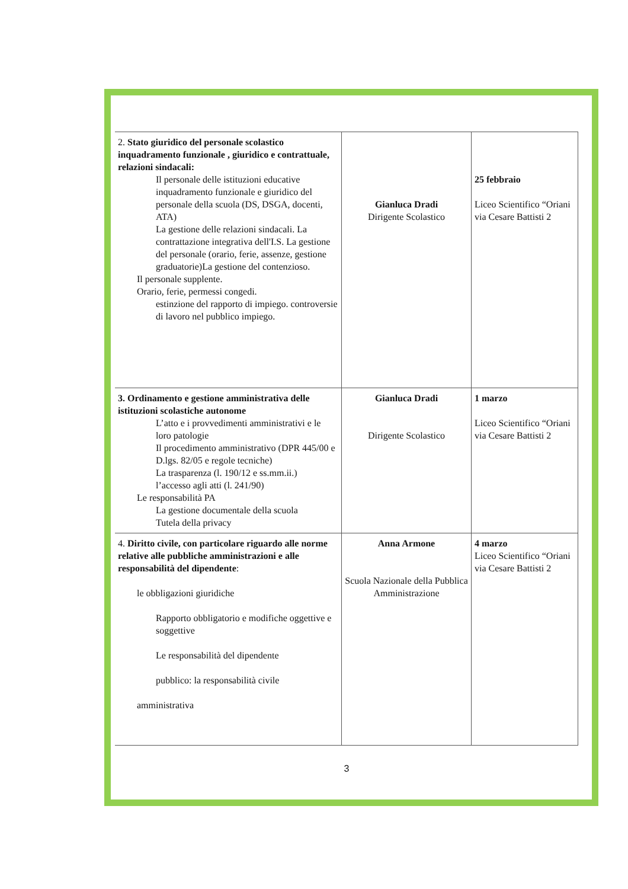| 2. Stato giuridico del personale scolastico inquadramento funzionale , giuridico e contrattuale, relazioni sindacali: Il personale delle istituzioni educative inquadramento funzionale e giuridico del personale della scuola (DS, DSGA, docenti, ATA) La gestione delle relazioni sindacali. La contrattazione integrativa dell'I.S. La gestione del personale (orario, ferie, assenze, gestione graduatorie)La gestione del contenzioso. Il personale supplente. Orario, ferie, permessi congedi. estinzione del rapporto di impiego. controversie di lavoro nel pubblico impiego. | Gianluca Dradi Dirigente Scolastico | 25 febbraio Liceo Scientifico “Oriani via Cesare Battisti 2 |
| 3. Ordinamento e gestione amministrativa delle istituzioni scolastiche autonome L’atto e i provvedimenti amministrativi e le loro patologie Il procedimento amministrativo (DPR 445/00 e D.lgs. 82/05 e regole tecniche) La trasparenza (l. 190/12 e ss.mm.ii.) l’accesso agli atti (l. 241/90) Le responsabilità PA La gestione documentale della scuola Tutela della privacy | Gianluca Dradi Dirigente Scolastico | 1 marzo Liceo Scientifico “Oriani via Cesare Battisti 2 |
| 4. Diritto civile, con particolare riguardo alle norme relative alle pubbliche amministrazioni e alle responsabilità del dipendente : le obbligazioni giuridiche Rapporto obbligatorio e modifiche oggettive e soggettive Le responsabilità del dipendente pubblico: la responsabilità civile amministrativa | Anna Armone Scuola Nazionale della Pubblica Amministrazione | 4 marzo Liceo Scientifico “Oriani via Cesare Battisti 2 |
3